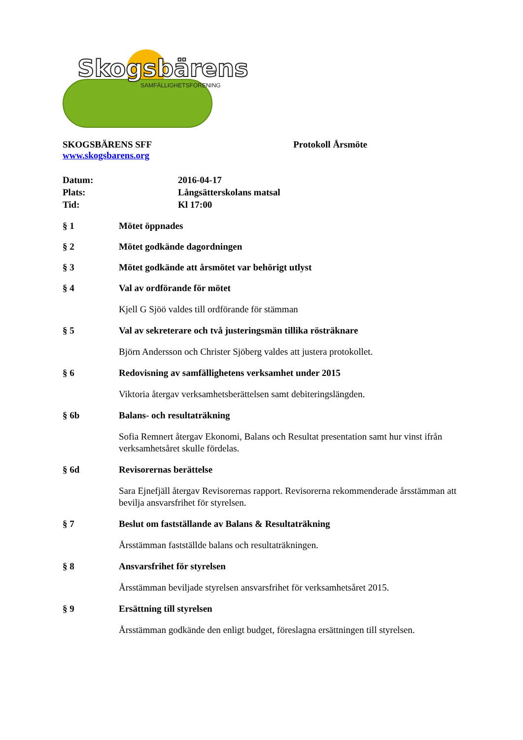Skogsbärens
SAMFÄLLIGHETSFÖRENING
SKOGSBÄRENS SFF Protokoll Årsmöte
www.skogsbarens.org
Datum: 2016-04-17
Plats: Långsätterskolans matsal
Tid: Kl 17:00
§ 1 Mötet öppnades
§ 2 Mötet godkände dagordningen
§ 3 Mötet godkände att årsmötet var behörigt utlyst
§ 4 Val av ordförande för mötet
Kjell G Sjöö valdes till ordförande för stämman
§ 5 Val av sekreterare och två justeringsmän tillika rösträknare
Björn Andersson och Christer Sjöberg valdes att justera protokollet.
§ 6 Redovisning av samfällighetens verksamhet under 2015
Viktoria återgav verksamhetsberättelsen samt debiteringslängden.
§ 6b Balans- och resultaträkning
Sofia Remnert återgav Ekonomi, Balans och Resultat presentation samt hur vinst ifrån verksamhetsåret skulle fördelas.
§ 6d Revisorernas berättelse
Sara Ejnefjäll återgav Revisorernas rapport. Revisorerna rekommenderade årsstämman att bevilja ansvarsfrihet för styrelsen.
§ 7 Beslut om fastställande av Balans & Resultaträkning
Årsstämman fastställde balans och resultaträkningen.
§ 8 Ansvarsfrihet för styrelsen
Årsstämman beviljade styrelsen ansvarsfrihet för verksamhetsåret 2015.
§ 9 Ersättning till styrelsen
Årsstämman godkände den enligt budget, föreslagna ersättningen till styrelsen.